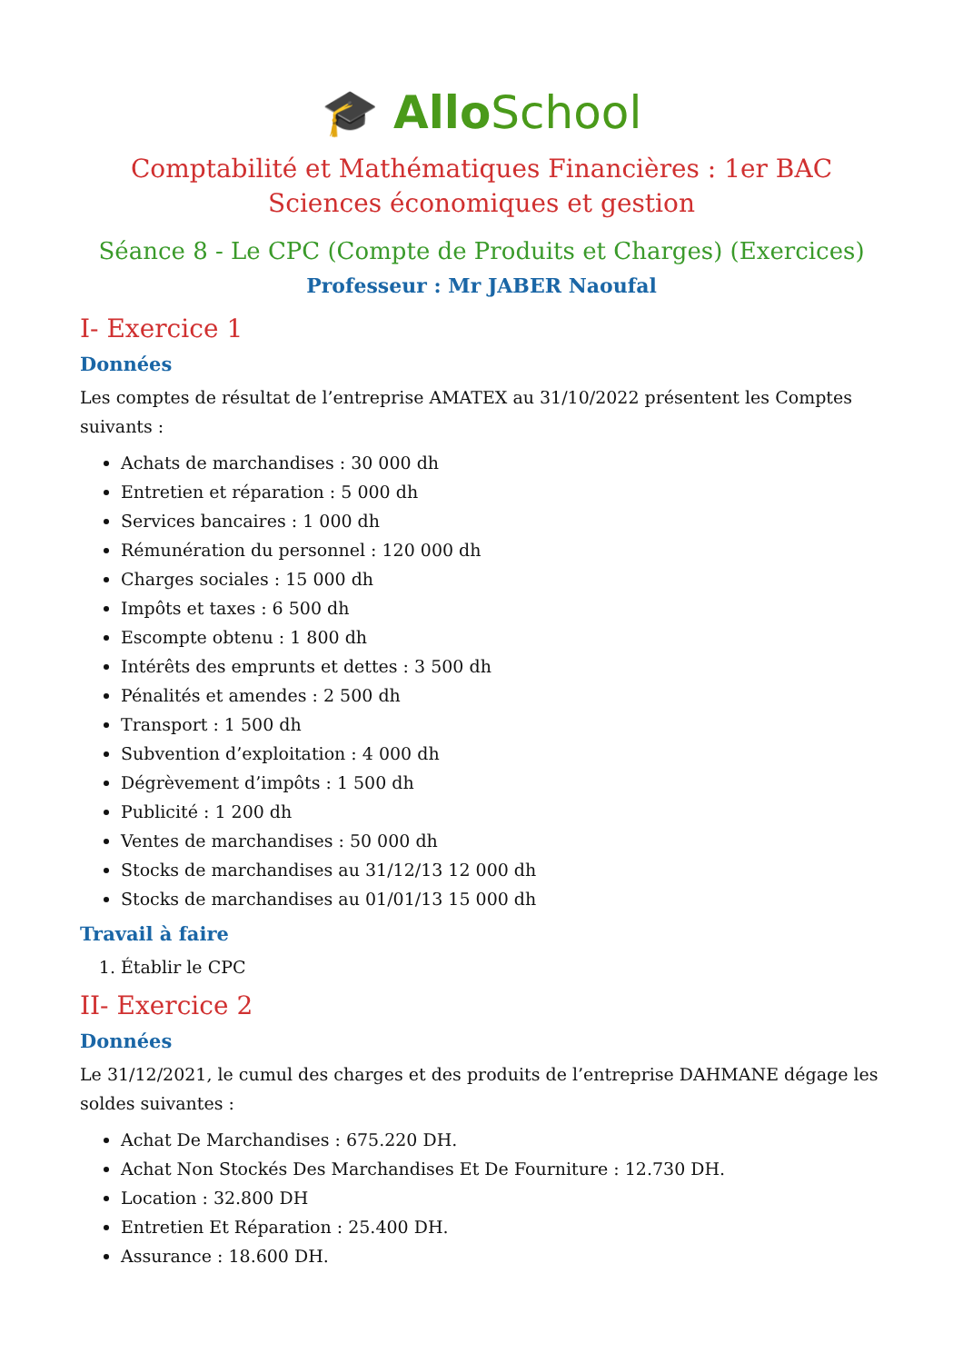🎓 AlloSchool
Comptabilité et Mathématiques Financières : 1er BAC Sciences économiques et gestion
Séance 8 - Le CPC (Compte de Produits et Charges) (Exercices)
Professeur : Mr JABER Naoufal
I- Exercice 1
Données
Les comptes de résultat de l’entreprise AMATEX au 31/10/2022 présentent les Comptes suivants :
Achats de marchandises : 30 000 dh
Entretien et réparation : 5 000 dh
Services bancaires : 1 000 dh
Rémunération du personnel : 120 000 dh
Charges sociales : 15 000 dh
Impôts et taxes : 6 500 dh
Escompte obtenu : 1 800 dh
Intérêts des emprunts et dettes : 3 500 dh
Pénalités et amendes : 2 500 dh
Transport : 1 500 dh
Subvention d’exploitation : 4 000 dh
Dégrèvement d’impôts : 1 500 dh
Publicité : 1 200 dh
Ventes de marchandises : 50 000 dh
Stocks de marchandises au 31/12/13 12 000 dh
Stocks de marchandises au 01/01/13 15 000 dh
Travail à faire
1. Établir le CPC
II- Exercice 2
Données
Le 31/12/2021, le cumul des charges et des produits de l’entreprise DAHMANE dégage les soldes suivantes :
Achat De Marchandises : 675.220 DH.
Achat Non Stockés Des Marchandises Et De Fourniture : 12.730 DH.
Location : 32.800 DH
Entretien Et Réparation : 25.400 DH.
Assurance : 18.600 DH.